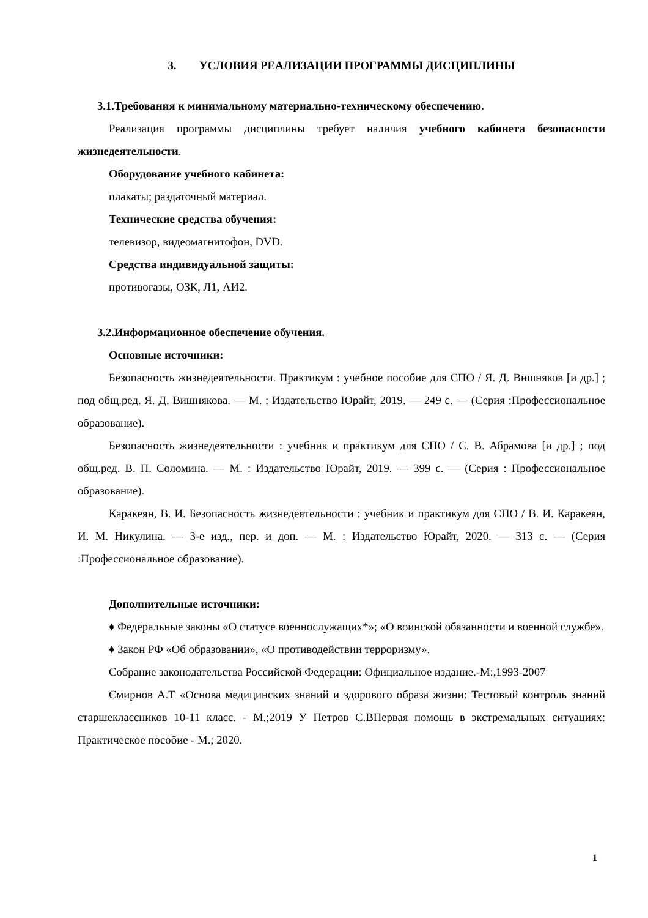3. УСЛОВИЯ РЕАЛИЗАЦИИ ПРОГРАММЫ ДИСЦИПЛИНЫ
3.1.Требования к минимальному материально-техническому обеспечению.
Реализация программы дисциплины требует наличия учебного кабинета безопасности жизнедеятельности.
Оборудование учебного кабинета:
плакаты; раздаточный материал.
Технические средства обучения:
телевизор, видеомагнитофон, DVD.
Средства индивидуальной защиты:
противогазы, ОЗК, Л1, АИ2.
3.2.Информационное обеспечение обучения.
Основные источники:
Безопасность жизнедеятельности. Практикум : учебное пособие для СПО / Я. Д. Вишняков [и др.] ; под общ.ред. Я. Д. Вишнякова. — М. : Издательство Юрайт, 2019. — 249 с. — (Серия :Профессиональное образование).
Безопасность жизнедеятельности : учебник и практикум для СПО / С. В. Абрамова [и др.] ; под общ.ред. В. П. Соломина. — М. : Издательство Юрайт, 2019. — 399 с. — (Серия : Профессиональное образование).
Каракеян, В. И. Безопасность жизнедеятельности : учебник и практикум для СПО / В. И. Каракеян, И. М. Никулина. — 3-е изд., пер. и доп. — М. : Издательство Юрайт, 2020. — 313 с. — (Серия :Профессиональное образование).
Дополнительные источники:
♦ Федеральные законы «О статусе военнослужащих*»; «О воинской обязанности и военной службе».
♦ Закон РФ «Об образовании», «О противодействии терроризму».
Собрание законодательства Российской Федерации: Официальное издание.-М:,1993-2007
Смирнов А.Т «Основа медицинских знаний и здорового образа жизни: Тестовый контроль знаний старшеклассников 10-11 класс. - М.;2019 У Петров С.ВПервая помощь в экстремальных ситуациях: Практическое пособие - М.; 2020.
1